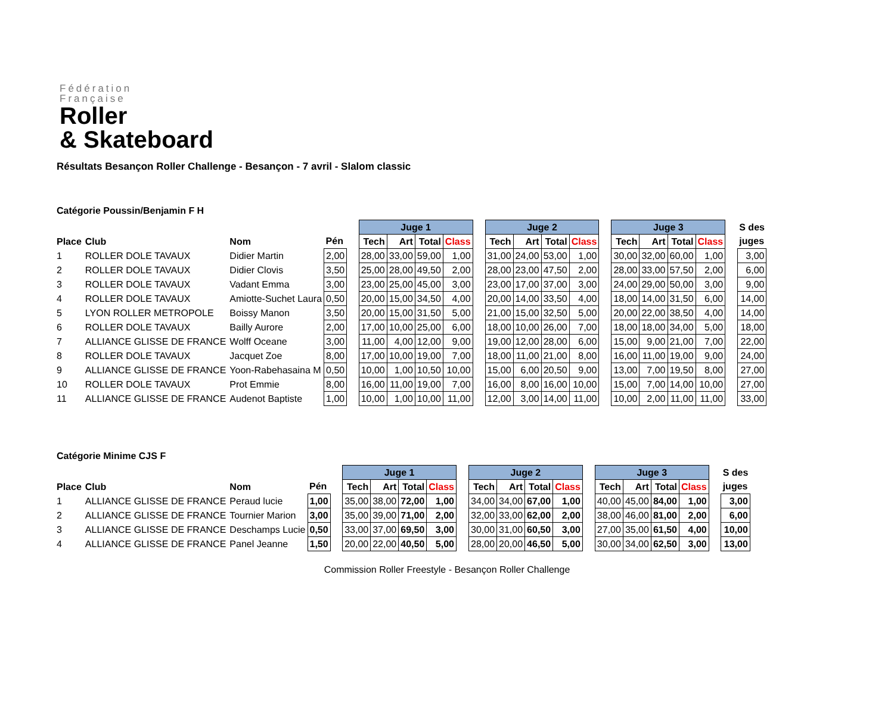Fédération
Française
Roller
& Skateboard
Résultats Besançon Roller Challenge - Besançon - 7 avril - Slalom classic
Catégorie Poussin/Benjamin F H
| | | | | | Juge 1 | | | | | Juge 2 | | | | | Juge 3 | | | | | S des |
| Place | Club | Nom | Pén | | Tech | Art | Total | Class | | Tech | Art | Total | Class | | Tech | Art | Total | Class | | juges |
| 1 | ROLLER DOLE TAVAUX | Didier Martin | 2,00 | | 28,00 | 33,00 | 59,00 | 1,00 | | 31,00 | 24,00 | 53,00 | 1,00 | | 30,00 | 32,00 | 60,00 | 1,00 | | 3,00 |
| 2 | ROLLER DOLE TAVAUX | Didier Clovis | 3,50 | | 25,00 | 28,00 | 49,50 | 2,00 | | 28,00 | 23,00 | 47,50 | 2,00 | | 28,00 | 33,00 | 57,50 | 2,00 | | 6,00 |
| 3 | ROLLER DOLE TAVAUX | Vadant Emma | 3,00 | | 23,00 | 25,00 | 45,00 | 3,00 | | 23,00 | 17,00 | 37,00 | 3,00 | | 24,00 | 29,00 | 50,00 | 3,00 | | 9,00 |
| 4 | ROLLER DOLE TAVAUX | Amiotte-Suchet Laura | 0,50 | | 20,00 | 15,00 | 34,50 | 4,00 | | 20,00 | 14,00 | 33,50 | 4,00 | | 18,00 | 14,00 | 31,50 | 6,00 | | 14,00 |
| 5 | LYON ROLLER METROPOLE | Boissy Manon | 3,50 | | 20,00 | 15,00 | 31,50 | 5,00 | | 21,00 | 15,00 | 32,50 | 5,00 | | 20,00 | 22,00 | 38,50 | 4,00 | | 14,00 |
| 6 | ROLLER DOLE TAVAUX | Bailly Aurore | 2,00 | | 17,00 | 10,00 | 25,00 | 6,00 | | 18,00 | 10,00 | 26,00 | 7,00 | | 18,00 | 18,00 | 34,00 | 5,00 | | 18,00 |
| 7 | ALLIANCE GLISSE DE FRANCE | Wolff Oceane | 3,00 | | 11,00 | 4,00 | 12,00 | 9,00 | | 19,00 | 12,00 | 28,00 | 6,00 | | 15,00 | 9,00 | 21,00 | 7,00 | | 22,00 |
| 8 | ROLLER DOLE TAVAUX | Jacquet Zoe | 8,00 | | 17,00 | 10,00 | 19,00 | 7,00 | | 18,00 | 11,00 | 21,00 | 8,00 | | 16,00 | 11,00 | 19,00 | 9,00 | | 24,00 |
| 9 | ALLIANCE GLISSE DE FRANCE | Yoon-Rabehasaina M | 0,50 | | 10,00 | 1,00 | 10,50 | 10,00 | | 15,00 | 6,00 | 20,50 | 9,00 | | 13,00 | 7,00 | 19,50 | 8,00 | | 27,00 |
| 10 | ROLLER DOLE TAVAUX | Prot Emmie | 8,00 | | 16,00 | 11,00 | 19,00 | 7,00 | | 16,00 | 8,00 | 16,00 | 10,00 | | 15,00 | 7,00 | 14,00 | 10,00 | | 27,00 |
| 11 | ALLIANCE GLISSE DE FRANCE | Audenot Baptiste | 1,00 | | 10,00 | 1,00 | 10,00 | 11,00 | | 12,00 | 3,00 | 14,00 | 11,00 | | 10,00 | 2,00 | 11,00 | 11,00 | | 33,00 |
Catégorie Minime CJS F
| | | | | | Juge 1 | | | | | Juge 2 | | | | | Juge 3 | | | | | S des |
| Place | Club | Nom | Pén | | Tech | Art | Total | Class | | Tech | Art | Total | Class | | Tech | Art | Total | Class | | juges |
| 1 | ALLIANCE GLISSE DE FRANCE | Peraud lucie | 1,00 | | 35,00 | 38,00 | 72,00 | 1,00 | | 34,00 | 34,00 | 67,00 | 1,00 | | 40,00 | 45,00 | 84,00 | 1,00 | | 3,00 |
| 2 | ALLIANCE GLISSE DE FRANCE | Tournier Marion | 3,00 | | 35,00 | 39,00 | 71,00 | 2,00 | | 32,00 | 33,00 | 62,00 | 2,00 | | 38,00 | 46,00 | 81,00 | 2,00 | | 6,00 |
| 3 | ALLIANCE GLISSE DE FRANCE | Deschamps Lucie | 0,50 | | 33,00 | 37,00 | 69,50 | 3,00 | | 30,00 | 31,00 | 60,50 | 3,00 | | 27,00 | 35,00 | 61,50 | 4,00 | | 10,00 |
| 4 | ALLIANCE GLISSE DE FRANCE | Panel Jeanne | 1,50 | | 20,00 | 22,00 | 40,50 | 5,00 | | 28,00 | 20,00 | 46,50 | 5,00 | | 30,00 | 34,00 | 62,50 | 3,00 | | 13,00 |
Commission Roller Freestyle - Besançon Roller Challenge